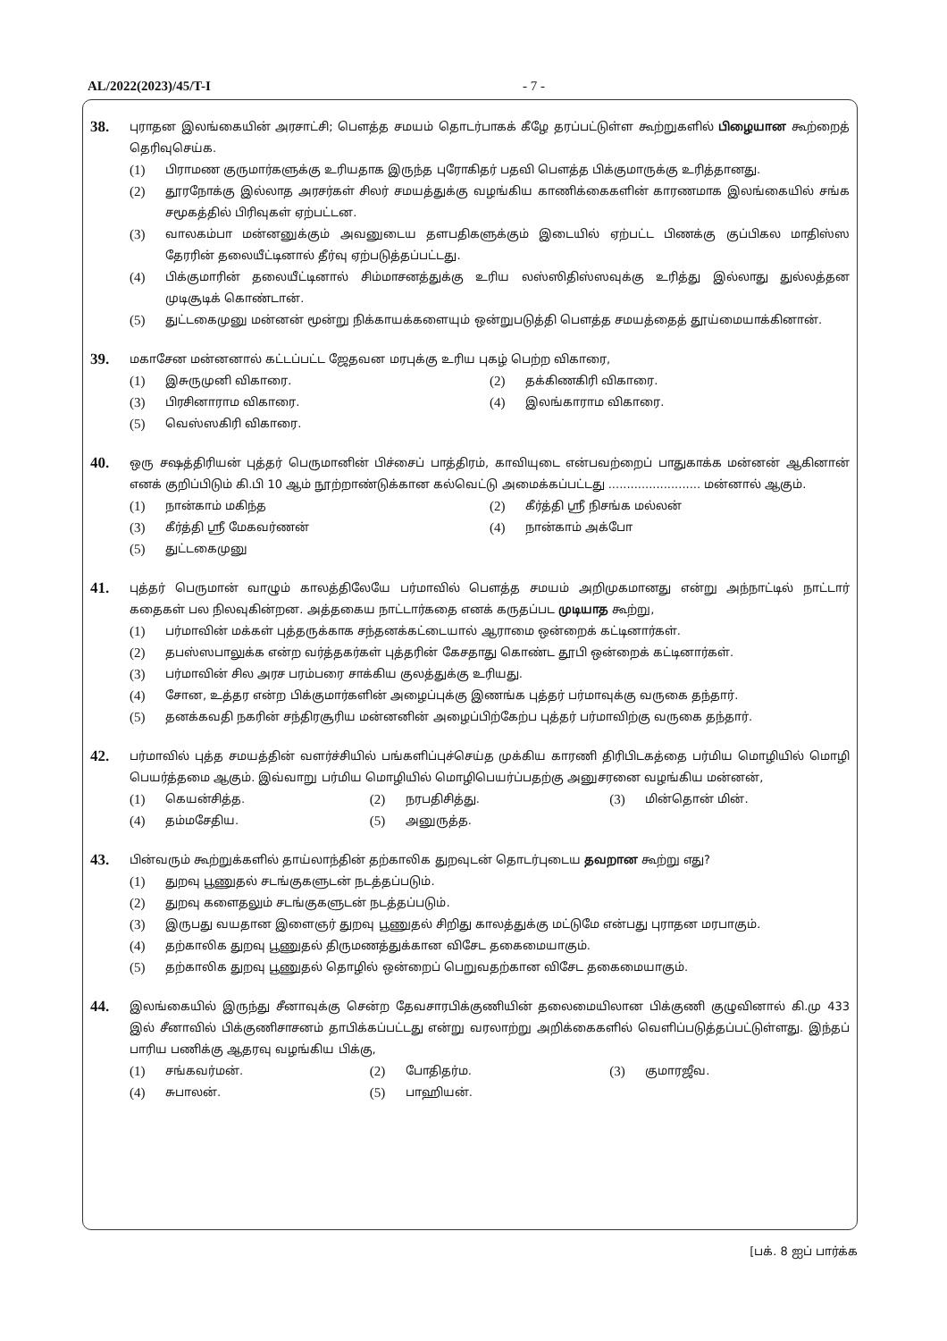AL/2022(2023)/45/T-I - 7 -
38.
புராதன இலங்கையின் அரசாட்சி; பௌத்த சமயம் தொடர்பாகக் கீழே தரப்பட்டுள்ள கூற்றுகளில் பிழையான கூற்றைத் தெரிவுசெய்க.
(1) பிராமண குருமார்களுக்கு உரியதாக இருந்த புரோகிதர் பதவி பௌத்த பிக்குமாருக்கு உரித்தானது.
(2) தூரநோக்கு இல்லாத அரசர்கள் சிலர் சமயத்துக்கு வழங்கிய காணிக்கைகளின் காரணமாக இலங்கையில் சங்க சமூகத்தில் பிரிவுகள் ஏற்பட்டன.
(3) வாலகம்பா மன்னனுக்கும் அவனுடைய தளபதிகளுக்கும் இடையில் ஏற்பட்ட பிணக்கு குப்பிகல மாதிஸ்ஸ தேரரின் தலையீட்டினால் தீர்வு ஏற்படுத்தப்பட்டது.
(4) பிக்குமாரின் தலையீட்டினால் சிம்மாசனத்துக்கு உரிய லஸ்ஸிதிஸ்ஸவுக்கு உரித்து இல்லாது துல்லத்தன முடிசூடிக் கொண்டான்.
(5) துட்டகைமுனு மன்னன் மூன்று நிக்காயக்களையும் ஒன்றுபடுத்தி பௌத்த சமயத்தைத் தூய்மையாக்கினான்.
39.
மகாசேன மன்னனால் கட்டப்பட்ட ஜேதவன மரபுக்கு உரிய புகழ் பெற்ற விகாரை,
(1) இசுருமுனி விகாரை.
(2) தக்கிணகிரி விகாரை.
(3) பிரசினாராம விகாரை.
(4) இலங்காராம விகாரை.
(5) வெஸ்ஸகிரி விகாரை.
40.
ஒரு சஷத்திரியன் புத்தர் பெருமானின் பிச்சைப் பாத்திரம், காவியுடை என்பவற்றைப் பாதுகாக்க மன்னன் ஆகினான் எனக் குறிப்பிடும் கி.பி 10 ஆம் நூற்றாண்டுக்கான கல்வெட்டு அமைக்கப்பட்டது ......................... மன்னால் ஆகும்.
(1) நான்காம் மகிந்த
(2) கீர்த்தி ஸ்ரீ நிசங்க மல்லன்
(3) கீர்த்தி ஸ்ரீ மேகவர்ணன்
(4) நான்காம் அக்போ
(5) துட்டகைமுனு
41.
புத்தர் பெருமான் வாழும் காலத்திலேயே பர்மாவில் பௌத்த சமயம் அறிமுகமானது என்று அந்நாட்டில் நாட்டார் கதைகள் பல நிலவுகின்றன. அத்தகைய நாட்டார்கதை எனக் கருதப்பட முடியாத கூற்று,
(1) பர்மாவின் மக்கள் புத்தருக்காக சந்தனக்கட்டையால் ஆராமை ஒன்றைக் கட்டினார்கள்.
(2) தபஸ்ஸபாலுக்க என்ற வர்த்தகர்கள் புத்தரின் கேசதாது கொண்ட தூபி ஒன்றைக் கட்டினார்கள்.
(3) பர்மாவின் சில அரச பரம்பரை சாக்கிய குலத்துக்கு உரியது.
(4) சோன, உத்தர என்ற பிக்குமார்களின் அழைப்புக்கு இணங்க புத்தர் பர்மாவுக்கு வருகை தந்தார்.
(5) தனக்கவதி நகரின் சந்திரசூரிய மன்னனின் அழைப்பிற்கேற்ப புத்தர் பர்மாவிற்கு வருகை தந்தார்.
42.
பர்மாவில் புத்த சமயத்தின் வளர்ச்சியில் பங்களிப்புச்செய்த முக்கிய காரணி திரிபிடகத்தை பர்மிய மொழியில் மொழி பெயர்த்தமை ஆகும். இவ்வாறு பர்மிய மொழியில் மொழிபெயர்ப்பதற்கு அனுசரனை வழங்கிய மன்னன்,
(1) கெயன்சித்த.
(2) நரபதிசித்து.
(3) மின்தொன் மின்.
(4) தம்மசேதிய.
(5) அனுருத்த.
43.
பின்வரும் கூற்றுக்களில் தாய்லாந்தின் தற்காலிக துறவுடன் தொடர்புடைய தவறான கூற்று எது?
(1) துறவு பூணுதல் சடங்குகளுடன் நடத்தப்படும்.
(2) துறவு களைதலும் சடங்குகளுடன் நடத்தப்படும்.
(3) இருபது வயதான இளைஞர் துறவு பூணுதல் சிறிது காலத்துக்கு மட்டுமே என்பது புராதன மரபாகும்.
(4) தற்காலிக துறவு பூணுதல் திருமணத்துக்கான விசேட தகைமையாகும்.
(5) தற்காலிக துறவு பூணுதல் தொழில் ஒன்றைப் பெறுவதற்கான விசேட தகைமையாகும்.
44.
இலங்கையில் இருந்து சீனாவுக்கு சென்ற தேவசாரபிக்குணியின் தலைமையிலான பிக்குணி குழுவினால் கி.மு 433 இல் சீனாவில் பிக்குணிசாசனம் தாபிக்கப்பட்டது என்று வரலாற்று அறிக்கைகளில் வெளிப்படுத்தப்பட்டுள்ளது. இந்தப் பாரிய பணிக்கு ஆதரவு வழங்கிய பிக்கு,
(1) சங்கவர்மன்.
(2) போதிதர்ம.
(3) குமாரஜீவ.
(4) சுபாலன்.
(5) பாஹியன்.
[பக். 8 ஐப் பார்க்க